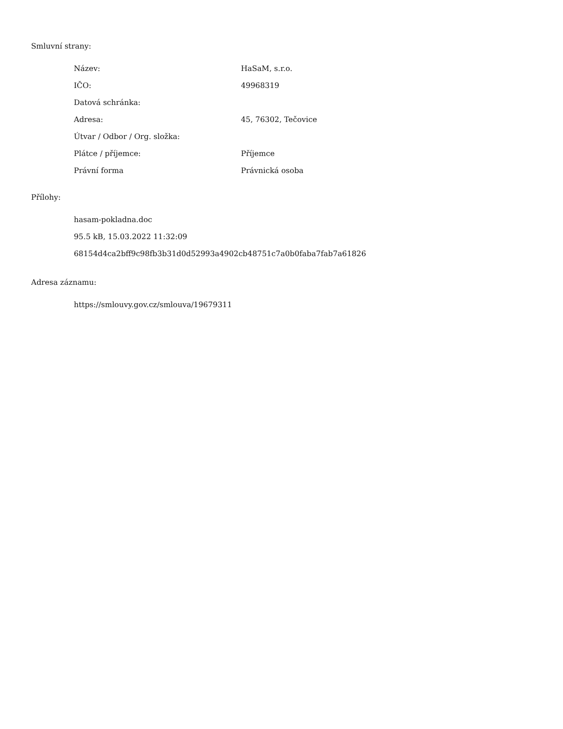Smluvní strany:
| Název: | HaSaM, s.r.o. |
| IČO: | 49968319 |
| Datová schránka: | |
| Adresa: | 45, 76302, Tečovice |
| Útvar / Odbor / Org. složka: | |
| Plátce / příjemce: | Příjemce |
| Právní forma | Právnická osoba |
Přílohy:
hasam-pokladna.doc
95.5 kB, 15.03.2022 11:32:09
68154d4ca2bff9c98fb3b31d0d52993a4902cb48751c7a0b0faba7fab7a61826
Adresa záznamu:
https://smlouvy.gov.cz/smlouva/19679311